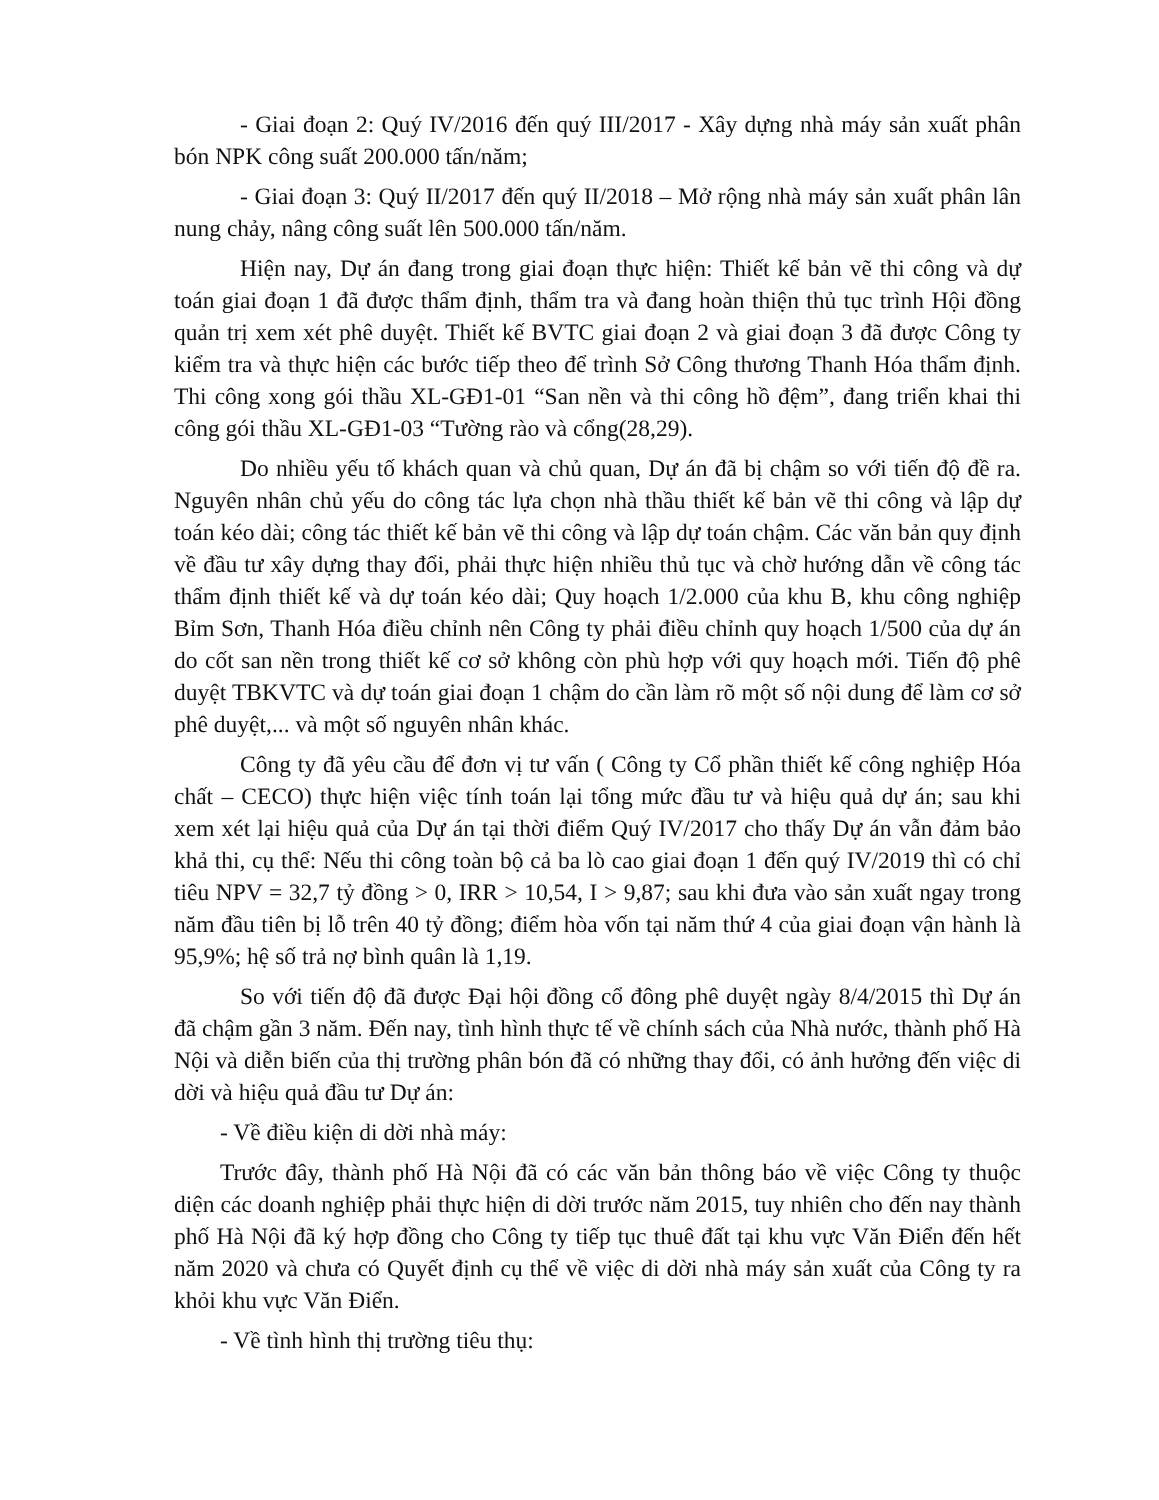- Giai đoạn 2: Quý IV/2016 đến quý III/2017 - Xây dựng nhà máy sản xuất phân bón NPK công suất 200.000 tấn/năm;
- Giai đoạn 3: Quý II/2017 đến quý II/2018 – Mở rộng nhà máy sản xuất phân lân nung chảy, nâng công suất lên 500.000 tấn/năm.
Hiện nay, Dự án đang trong giai đoạn thực hiện: Thiết kế bản vẽ thi công và dự toán giai đoạn 1 đã được thẩm định, thẩm tra và đang hoàn thiện thủ tục trình Hội đồng quản trị xem xét phê duyệt. Thiết kế BVTC giai đoạn 2 và giai đoạn 3 đã được Công ty kiểm tra và thực hiện các bước tiếp theo để trình Sở Công thương Thanh Hóa thẩm định. Thi công xong gói thầu XL-GĐ1-01 “San nền và thi công hồ đệm”, đang triển khai thi công gói thầu XL-GĐ1-03 “Tường rào và cổng(28,29).
Do nhiều yếu tố khách quan và chủ quan, Dự án đã bị chậm so với tiến độ đề ra. Nguyên nhân chủ yếu do công tác lựa chọn nhà thầu thiết kế bản vẽ thi công và lập dự toán kéo dài; công tác thiết kế bản vẽ thi công và lập dự toán chậm. Các văn bản quy định về đầu tư xây dựng thay đổi, phải thực hiện nhiều thủ tục và chờ hướng dẫn về công tác thẩm định thiết kế và dự toán kéo dài; Quy hoạch 1/2.000 của khu B, khu công nghiệp Bỉm Sơn, Thanh Hóa điều chỉnh nên Công ty phải điều chỉnh quy hoạch 1/500 của dự án do cốt san nền trong thiết kế cơ sở không còn phù hợp với quy hoạch mới. Tiến độ phê duyệt TBKVTC và dự toán giai đoạn 1 chậm do cần làm rõ một số nội dung để làm cơ sở phê duyệt,... và một số nguyên nhân khác.
Công ty đã yêu cầu để đơn vị tư vấn ( Công ty Cổ phần thiết kế công nghiệp Hóa chất – CECO) thực hiện việc tính toán lại tổng mức đầu tư và hiệu quả dự án; sau khi xem xét lại hiệu quả của Dự án tại thời điểm Quý IV/2017 cho thấy Dự án vẫn đảm bảo khả thi, cụ thể: Nếu thi công toàn bộ cả ba lò cao giai đoạn 1 đến quý IV/2019 thì có chỉ tiêu NPV = 32,7 tỷ đồng > 0, IRR > 10,54, I > 9,87; sau khi đưa vào sản xuất ngay trong năm đầu tiên bị lỗ trên 40 tỷ đồng; điểm hòa vốn tại năm thứ 4 của giai đoạn vận hành là 95,9%; hệ số trả nợ bình quân là 1,19.
So với tiến độ đã được Đại hội đồng cổ đông phê duyệt ngày 8/4/2015 thì Dự án đã chậm gần 3 năm. Đến nay, tình hình thực tế về chính sách của Nhà nước, thành phố Hà Nội và diễn biến của thị trường phân bón đã có những thay đổi, có ảnh hưởng đến việc di dời và hiệu quả đầu tư Dự án:
- Về điều kiện di dời nhà máy:
Trước đây, thành phố Hà Nội đã có các văn bản thông báo về việc Công ty thuộc diện các doanh nghiệp phải thực hiện di dời trước năm 2015, tuy nhiên cho đến nay thành phố Hà Nội đã ký hợp đồng cho Công ty tiếp tục thuê đất tại khu vực Văn Điển đến hết năm 2020 và chưa có Quyết định cụ thể về việc di dời nhà máy sản xuất của Công ty ra khỏi khu vực Văn Điển.
- Về tình hình thị trường tiêu thụ: